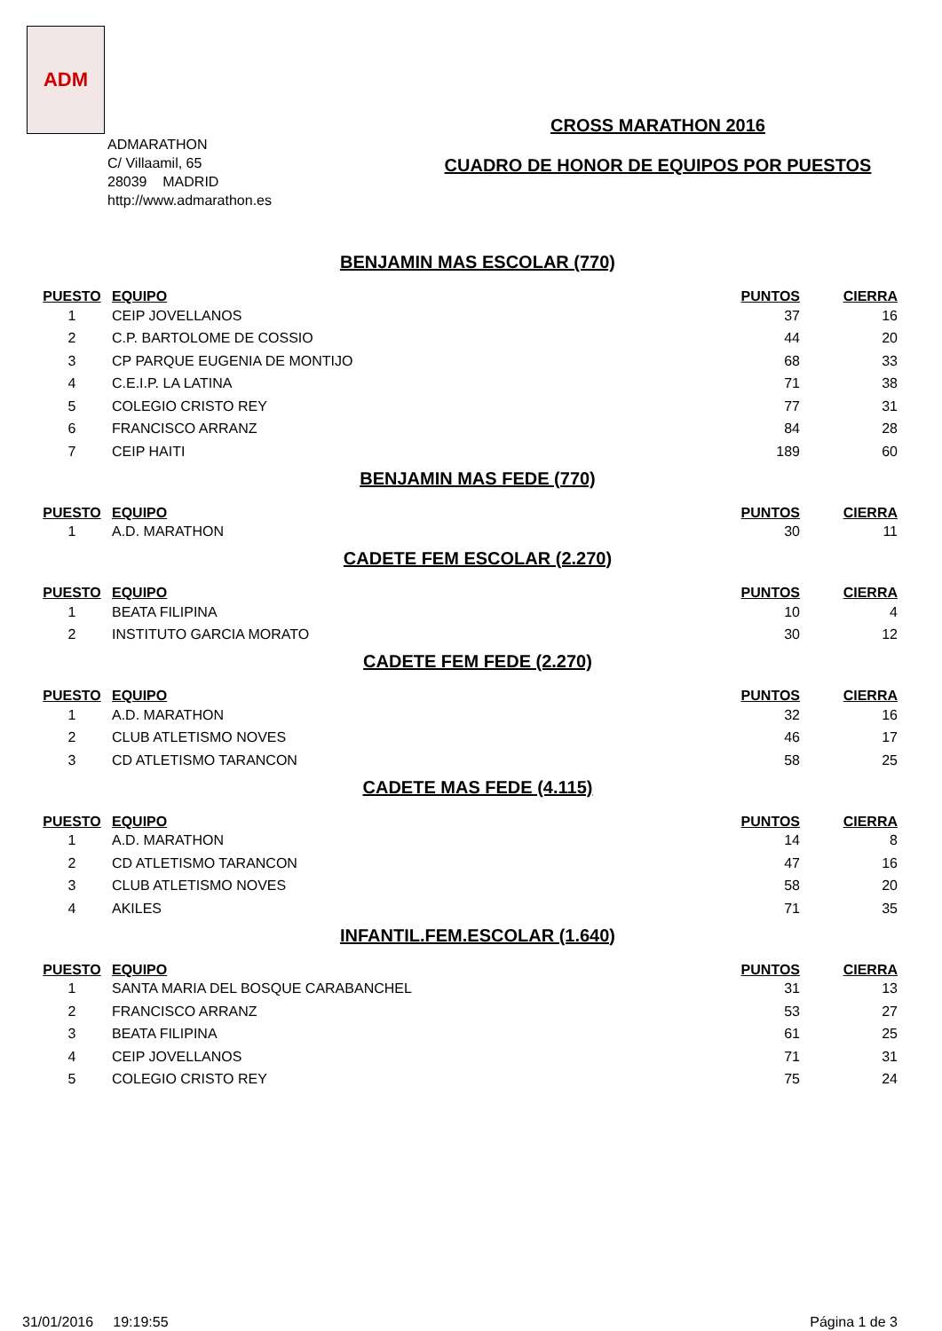ADM
ADMARATHON
C/ Villaamil, 65
28039 MADRID
http://www.admarathon.es
CROSS MARATHON 2016
CUADRO DE HONOR DE EQUIPOS POR PUESTOS
BENJAMIN MAS ESCOLAR (770)
| PUESTO | EQUIPO | PUNTOS | CIERRA |
| --- | --- | --- | --- |
| 1 | CEIP JOVELLANOS | 37 | 16 |
| 2 | C.P. BARTOLOME DE COSSIO | 44 | 20 |
| 3 | CP PARQUE EUGENIA DE MONTIJO | 68 | 33 |
| 4 | C.E.I.P. LA LATINA | 71 | 38 |
| 5 | COLEGIO CRISTO REY | 77 | 31 |
| 6 | FRANCISCO ARRANZ | 84 | 28 |
| 7 | CEIP HAITI | 189 | 60 |
BENJAMIN MAS FEDE (770)
| PUESTO | EQUIPO | PUNTOS | CIERRA |
| --- | --- | --- | --- |
| 1 | A.D. MARATHON | 30 | 11 |
CADETE FEM ESCOLAR (2.270)
| PUESTO | EQUIPO | PUNTOS | CIERRA |
| --- | --- | --- | --- |
| 1 | BEATA FILIPINA | 10 | 4 |
| 2 | INSTITUTO GARCIA MORATO | 30 | 12 |
CADETE FEM FEDE (2.270)
| PUESTO | EQUIPO | PUNTOS | CIERRA |
| --- | --- | --- | --- |
| 1 | A.D. MARATHON | 32 | 16 |
| 2 | CLUB ATLETISMO NOVES | 46 | 17 |
| 3 | CD ATLETISMO TARANCON | 58 | 25 |
CADETE MAS FEDE (4.115)
| PUESTO | EQUIPO | PUNTOS | CIERRA |
| --- | --- | --- | --- |
| 1 | A.D. MARATHON | 14 | 8 |
| 2 | CD ATLETISMO TARANCON | 47 | 16 |
| 3 | CLUB ATLETISMO NOVES | 58 | 20 |
| 4 | AKILES | 71 | 35 |
INFANTIL.FEM.ESCOLAR (1.640)
| PUESTO | EQUIPO | PUNTOS | CIERRA |
| --- | --- | --- | --- |
| 1 | SANTA MARIA DEL BOSQUE CARABANCHEL | 31 | 13 |
| 2 | FRANCISCO ARRANZ | 53 | 27 |
| 3 | BEATA FILIPINA | 61 | 25 |
| 4 | CEIP JOVELLANOS | 71 | 31 |
| 5 | COLEGIO CRISTO REY | 75 | 24 |
31/01/2016 19:19:55 Página 1 de 3